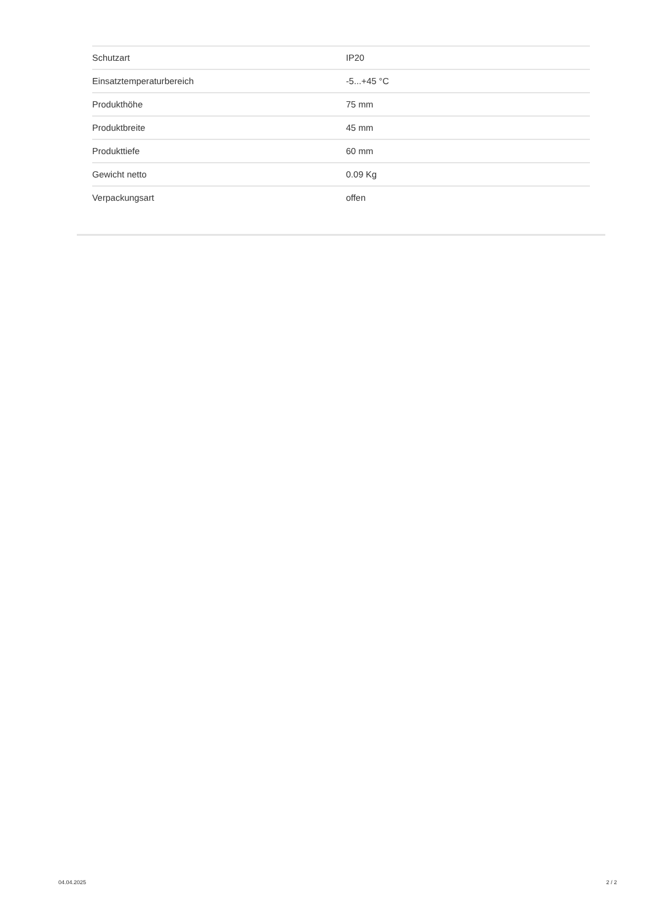| Schutzart | IP20 |
| Einsatztemperaturbereich | -5...+45 °C |
| Produkthöhe | 75 mm |
| Produktbreite | 45 mm |
| Produkttiefe | 60 mm |
| Gewicht netto | 0.09 Kg |
| Verpackungsart | offen |
04.04.2025 2 / 2